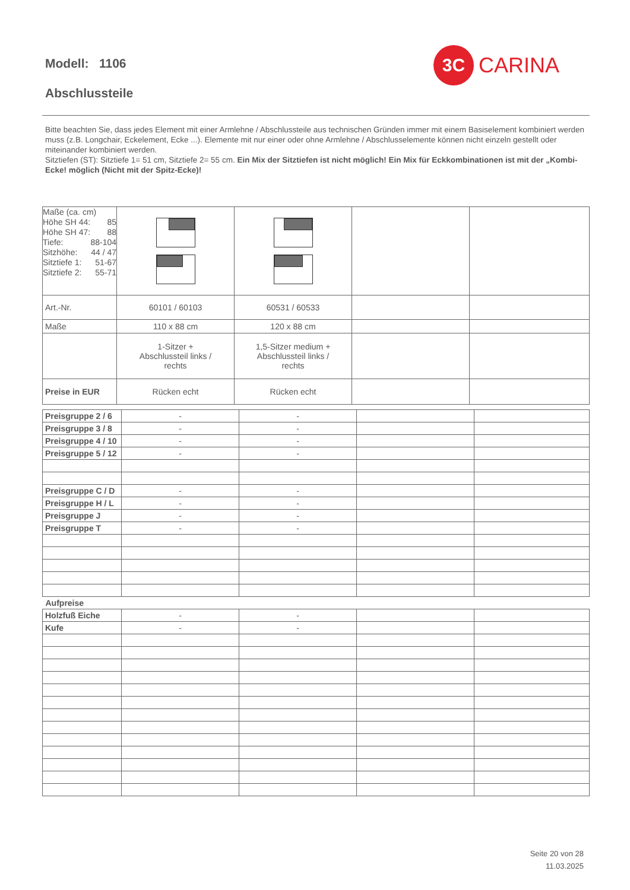Modell: 1106
Abschlussteile
3C
CARINA
Bitte beachten Sie, dass jedes Element mit einer Armlehne / Abschlussteile aus technischen Gründen immer mit einem Basiselement kombiniert werden muss (z.B. Longchair, Eckelement, Ecke ...). Elemente mit nur einer oder ohne Armlehne / Abschlusselemente können nicht einzeln gestellt oder miteinander kombiniert werden.
Sitztiefen (ST): Sitztiefe 1= 51 cm, Sitztiefe 2= 55 cm. Ein Mix der Sitztiefen ist nicht möglich! Ein Mix für Eckkombinationen ist mit der „Kombi-Ecke! möglich (Nicht mit der Spitz-Ecke)!
| Maße (ca. cm) Höhe SH 44: 85 Höhe SH 47: 88 Tiefe: 88-104 Sitzhöhe: 44 / 47 Sitztiefe 1: 51-67 Sitztiefe 2: 55-71 | | | | |
| Art.-Nr. | 60101 / 60103 | 60531 / 60533 | | |
| Maße | 110 x 88 cm | 120 x 88 cm | | |
| | 1-Sitzer + Abschlussteil links / rechts | 1,5-Sitzer medium + Abschlussteil links / rechts | | |
| Preise in EUR | Rücken echt | Rücken echt | | |
| Preisgruppe 2 / 6 | - | - | | |
| Preisgruppe 3 / 8 | - | - | | |
| Preisgruppe 4 / 10 | - | - | | |
| Preisgruppe 5 / 12 | - | - | | |
| Preisgruppe C / D | - | - | | |
| Preisgruppe H / L | - | - | | |
| Preisgruppe J | - | - | | |
| Preisgruppe T | - | - | | |
| Aufpreise | | | | |
| Holzfuß Eiche | - | - | | |
| Kufe | - | - | | |
Seite 20 von 28
11.03.2025